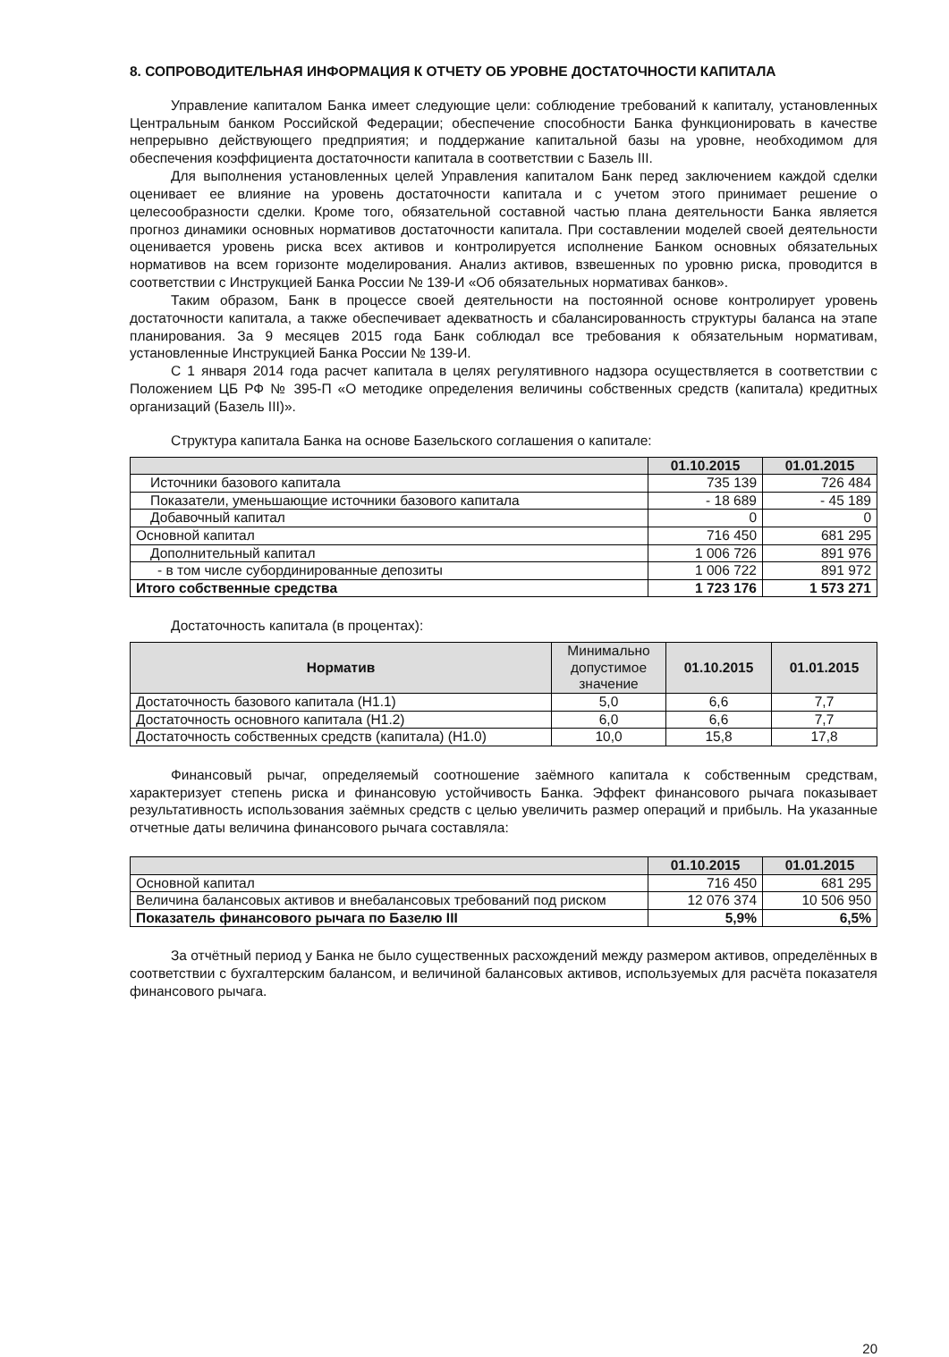8. СОПРОВОДИТЕЛЬНАЯ ИНФОРМАЦИЯ К ОТЧЕТУ ОБ УРОВНЕ ДОСТАТОЧНОСТИ КАПИТАЛА
Управление капиталом Банка имеет следующие цели: соблюдение требований к капиталу, установленных Центральным банком Российской Федерации; обеспечение способности Банка функционировать в качестве непрерывно действующего предприятия; и поддержание капитальной базы на уровне, необходимом для обеспечения коэффициента достаточности капитала в соответствии с Базель III.
Для выполнения установленных целей Управления капиталом Банк перед заключением каждой сделки оценивает ее влияние на уровень достаточности капитала и с учетом этого принимает решение о целесообразности сделки. Кроме того, обязательной составной частью плана деятельности Банка является прогноз динамики основных нормативов достаточности капитала. При составлении моделей своей деятельности оценивается уровень риска всех активов и контролируется исполнение Банком основных обязательных нормативов на всем горизонте моделирования. Анализ активов, взвешенных по уровню риска, проводится в соответствии с Инструкцией Банка России № 139-И «Об обязательных нормативах банков».
Таким образом, Банк в процессе своей деятельности на постоянной основе контролирует уровень достаточности капитала, а также обеспечивает адекватность и сбалансированность структуры баланса на этапе планирования. За 9 месяцев 2015 года Банк соблюдал все требования к обязательным нормативам, установленные Инструкцией Банка России № 139-И.
С 1 января 2014 года расчет капитала в целях регулятивного надзора осуществляется в соответствии с Положением ЦБ РФ № 395-П «О методике определения величины собственных средств (капитала) кредитных организаций (Базель III)».
Структура капитала Банка на основе Базельского соглашения о капитале:
| | 01.10.2015 | 01.01.2015 |
| --- | --- | --- |
| Источники базового капитала | 735 139 | 726 484 |
| Показатели, уменьшающие источники базового капитала | - 18 689 | - 45 189 |
| Добавочный капитал | 0 | 0 |
| Основной капитал | 716 450 | 681 295 |
| Дополнительный капитал | 1 006 726 | 891 976 |
| - в том числе субординированные депозиты | 1 006 722 | 891 972 |
| Итого собственные средства | 1 723 176 | 1 573 271 |
Достаточность капитала (в процентах):
| Норматив | Минимально допустимое значение | 01.10.2015 | 01.01.2015 |
| --- | --- | --- | --- |
| Достаточность базового капитала (Н1.1) | 5,0 | 6,6 | 7,7 |
| Достаточность основного капитала (Н1.2) | 6,0 | 6,6 | 7,7 |
| Достаточность собственных средств (капитала) (Н1.0) | 10,0 | 15,8 | 17,8 |
Финансовый рычаг, определяемый соотношение заёмного капитала к собственным средствам, характеризует степень риска и финансовую устойчивость Банка. Эффект финансового рычага показывает результативность использования заёмных средств с целью увеличить размер операций и прибыль. На указанные отчетные даты величина финансового рычага составляла:
| | 01.10.2015 | 01.01.2015 |
| --- | --- | --- |
| Основной капитал | 716 450 | 681 295 |
| Величина балансовых активов и внебалансовых требований под риском | 12 076 374 | 10 506 950 |
| Показатель финансового рычага по Базелю III | 5,9% | 6,5% |
За отчётный период у Банка не было существенных расхождений между размером активов, определённых в соответствии с бухгалтерским балансом, и величиной балансовых активов, используемых для расчёта показателя финансового рычага.
20